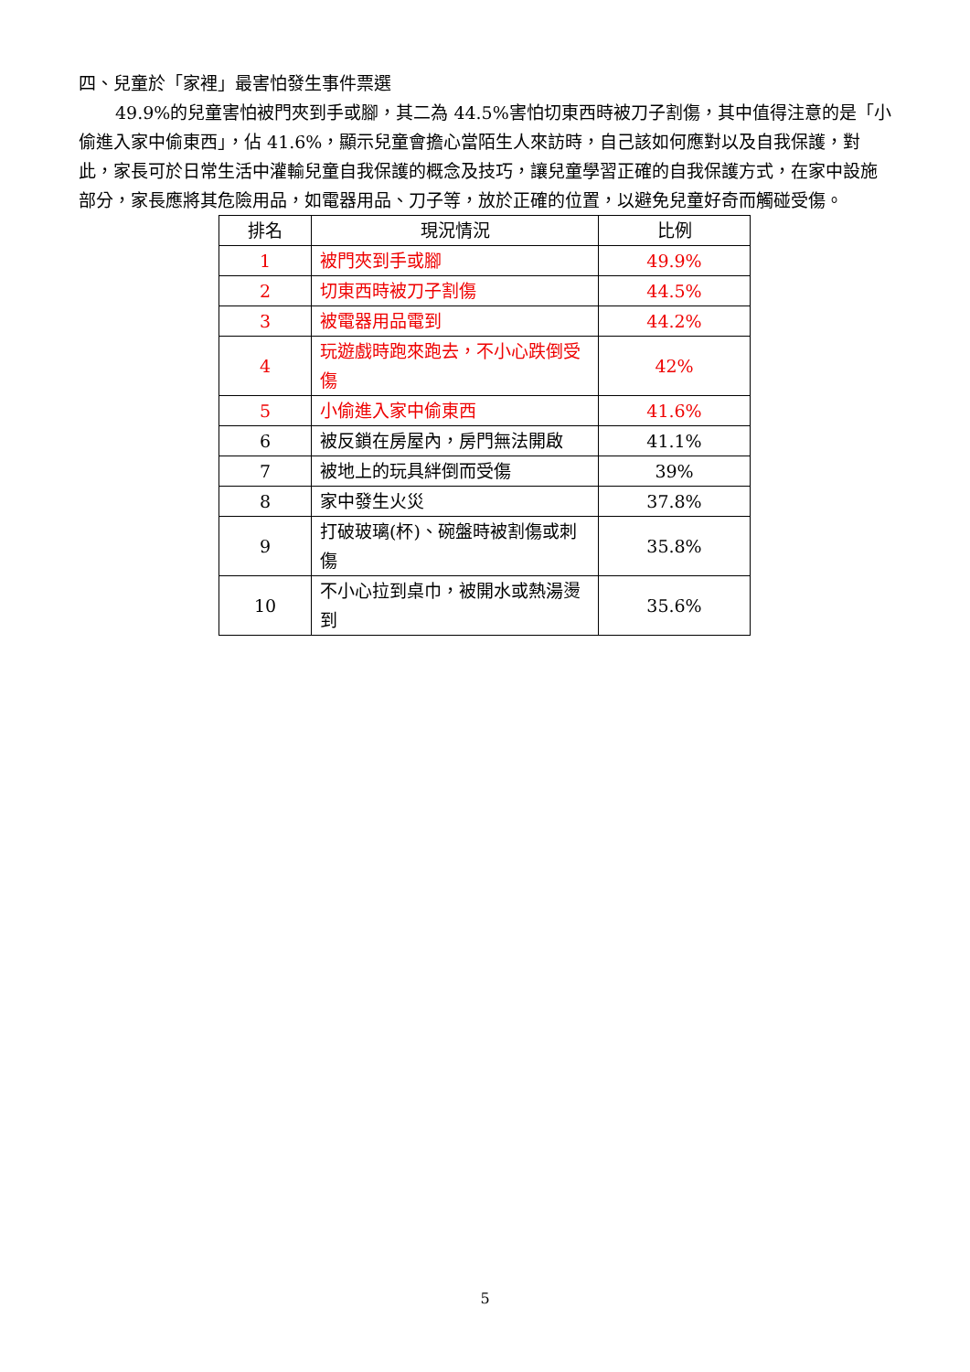四、兒童於「家裡」最害怕發生事件票選
49.9%的兒童害怕被門夾到手或腳，其二為 44.5%害怕切東西時被刀子割傷，其中值得注意的是「小偷進入家中偷東西」，佔 41.6%，顯示兒童會擔心當陌生人來訪時，自己該如何應對以及自我保護，對此，家長可於日常生活中灌輸兒童自我保護的概念及技巧，讓兒童學習正確的自我保護方式，在家中設施部分，家長應將其危險用品，如電器用品、刀子等，放於正確的位置，以避免兒童好奇而觸碰受傷。
| 排名 | 現況情況 | 比例 |
| --- | --- | --- |
| 1 | 被門夾到手或腳 | 49.9% |
| 2 | 切東西時被刀子割傷 | 44.5% |
| 3 | 被電器用品電到 | 44.2% |
| 4 | 玩遊戲時跑來跑去，不小心跌倒受傷 | 42% |
| 5 | 小偷進入家中偷東西 | 41.6% |
| 6 | 被反鎖在房屋內，房門無法開啟 | 41.1% |
| 7 | 被地上的玩具絆倒而受傷 | 39% |
| 8 | 家中發生火災 | 37.8% |
| 9 | 打破玻璃(杯)、碗盤時被割傷或刺傷 | 35.8% |
| 10 | 不小心拉到桌巾，被開水或熱湯燙到 | 35.6% |
5